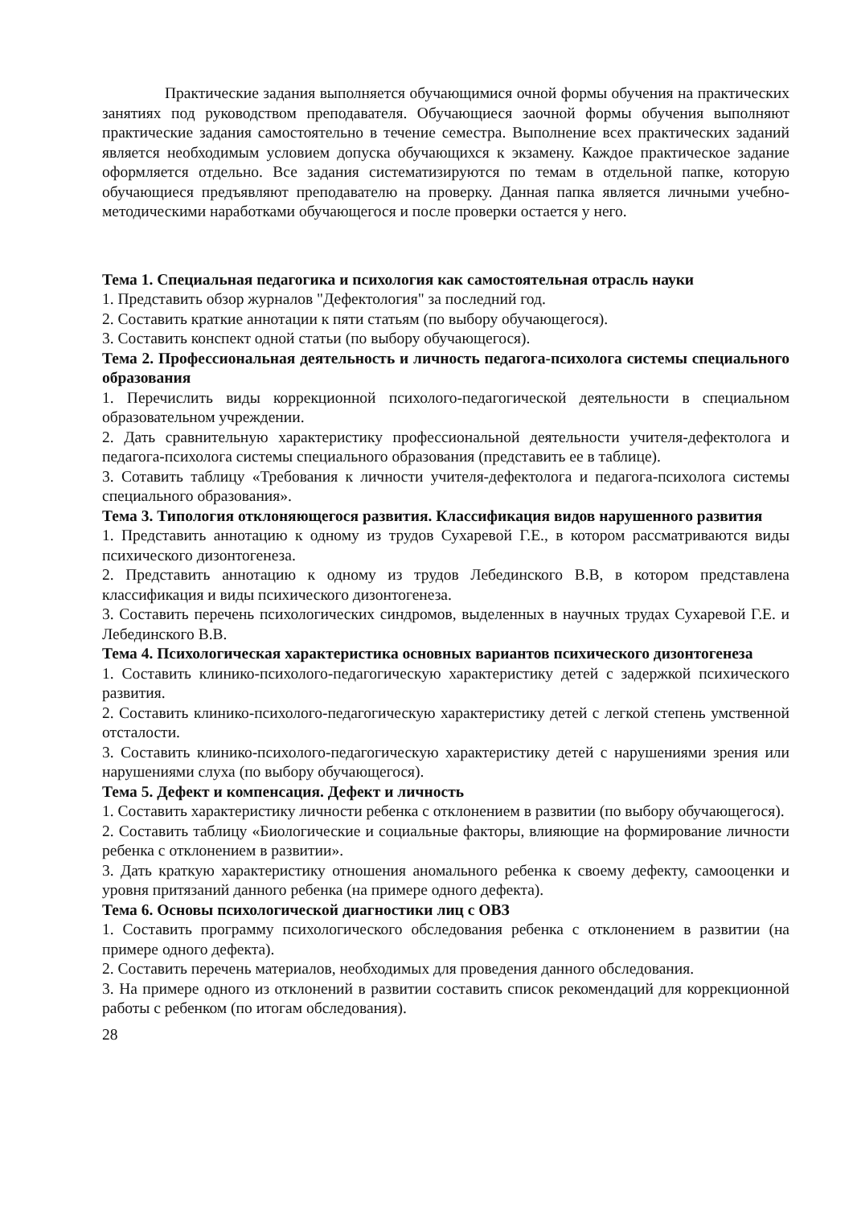Практические задания выполняется обучающимися очной формы обучения на практических занятиях под руководством преподавателя. Обучающиеся заочной формы обучения выполняют практические задания самостоятельно в течение семестра. Выполнение всех практических заданий является необходимым условием допуска обучающихся к экзамену. Каждое практическое задание оформляется отдельно. Все задания систематизируются по темам в отдельной папке, которую обучающиеся предъявляют преподавателю на проверку. Данная папка является личными учебно-методическими наработками обучающегося и после проверки остается у него.
Тема 1. Специальная педагогика и психология как самостоятельная отрасль науки
1. Представить обзор журналов "Дефектология" за последний год.
2. Составить краткие аннотации к пяти статьям (по выбору обучающегося).
3. Составить конспект одной статьи (по выбору обучающегося).
Тема 2. Профессиональная деятельность и личность педагога-психолога системы специального образования
1. Перечислить виды коррекционной психолого-педагогической деятельности в специальном образовательном учреждении.
2. Дать сравнительную характеристику профессиональной деятельности учителя-дефектолога и педагога-психолога системы специального образования (представить ее в таблице).
3. Сотавить таблицу «Требования к личности учителя-дефектолога и педагога-психолога системы специального образования».
Тема 3. Типология отклоняющегося развития. Классификация видов нарушенного развития
1. Представить аннотацию к одному из трудов Сухаревой Г.Е., в котором рассматриваются виды психического дизонтогенеза.
2. Представить аннотацию к одному из трудов Лебединского В.В, в котором представлена классификация и виды психического дизонтогенеза.
3. Составить перечень психологических синдромов, выделенных в научных трудах Сухаревой Г.Е. и Лебединского В.В.
Тема 4. Психологическая характеристика основных вариантов психического дизонтогенеза
1. Составить клинико-психолого-педагогическую характеристику детей с задержкой психического развития.
2. Составить клинико-психолого-педагогическую характеристику детей с легкой степень умственной отсталости.
3. Составить клинико-психолого-педагогическую характеристику детей с нарушениями зрения или нарушениями слуха (по выбору обучающегося).
Тема 5. Дефект и компенсация. Дефект и личность
1. Составить характеристику личности ребенка с отклонением в развитии (по выбору обучающегося).
2. Составить таблицу «Биологические и социальные факторы, влияющие на формирование личности ребенка с отклонением в развитии».
3. Дать краткую характеристику отношения аномального ребенка к своему дефекту, самооценки и уровня притязаний данного ребенка (на примере одного дефекта).
Тема 6. Основы психологической диагностики лиц с ОВЗ
1. Составить программу психологического обследования ребенка с отклонением в развитии (на примере одного дефекта).
2. Составить перечень материалов, необходимых для проведения данного обследования.
3. На примере одного из отклонений в развитии составить список рекомендаций для коррекционной работы с ребенком (по итогам обследования).
28